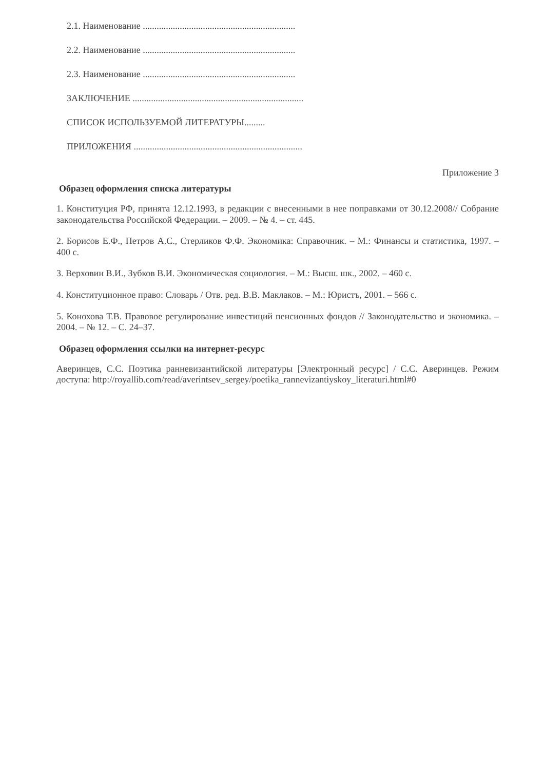2.1. Наименование ..................................................................
2.2. Наименование ..................................................................
2.3. Наименование ..................................................................
ЗАКЛЮЧЕНИЕ ..........................................................................
СПИСОК ИСПОЛЬЗУЕМОЙ ЛИТЕРАТУРЫ.........
ПРИЛОЖЕНИЯ .........................................................................
Приложение 3
Образец оформления списка литературы
1. Конституция РФ, принята 12.12.1993, в редакции с внесенными в нее поправками от 30.12.2008// Собрание законодательства Российской Федерации. – 2009. – № 4. – ст. 445.
2. Борисов Е.Ф., Петров А.С., Стерликов Ф.Ф. Экономика: Справочник. – М.: Финансы и статистика, 1997. – 400 с.
3. Верховин В.И., Зубков В.И. Экономическая социология. – М.: Высш. шк., 2002. – 460 с.
4. Конституционное право: Словарь / Отв. ред. В.В. Маклаков. – М.: Юристъ, 2001. – 566 с.
5. Конохова Т.В. Правовое регулирование инвестиций пенсионных фондов // Законодательство и экономика. – 2004. – № 12. – С. 24–37.
Образец оформления ссылки на интернет-ресурс
Аверинцев, С.С. Поэтика ранневизантийской литературы [Электронный ресурс] / С.С. Аверинцев. Режим доступа: http://royallib.com/read/averintsev_sergey/poetika_rannevizantiyskoy_literaturi.html#0